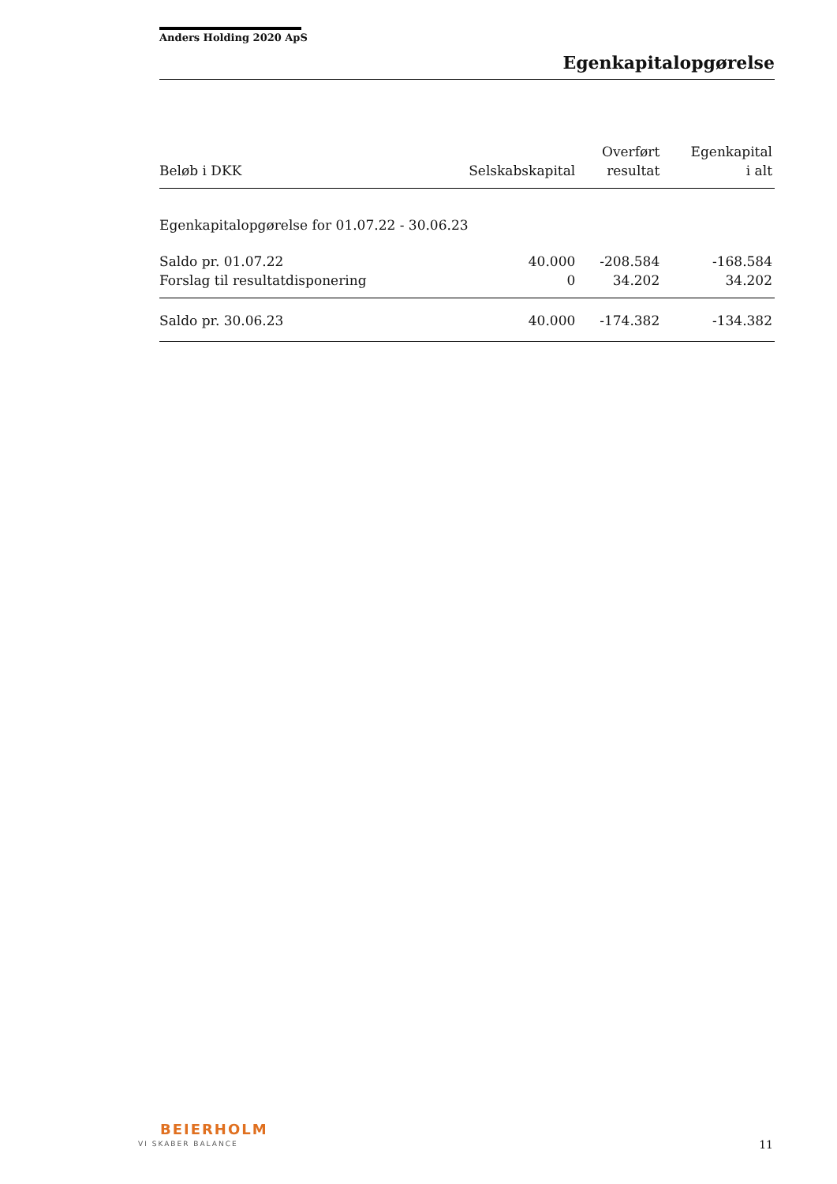Anders Holding 2020 ApS
Egenkapitalopgørelse
| Beløb i DKK | Selskabskapital | Overført resultat | Egenkapital i alt |
| --- | --- | --- | --- |
| Egenkapitalopgørelse for 01.07.22 - 30.06.23 | | | |
| Saldo pr. 01.07.22 | 40.000 | -208.584 | -168.584 |
| Forslag til resultatdisponering | 0 | 34.202 | 34.202 |
| Saldo pr. 30.06.23 | 40.000 | -174.382 | -134.382 |
BEIERHOLM
VI SKABER BALANCE 11